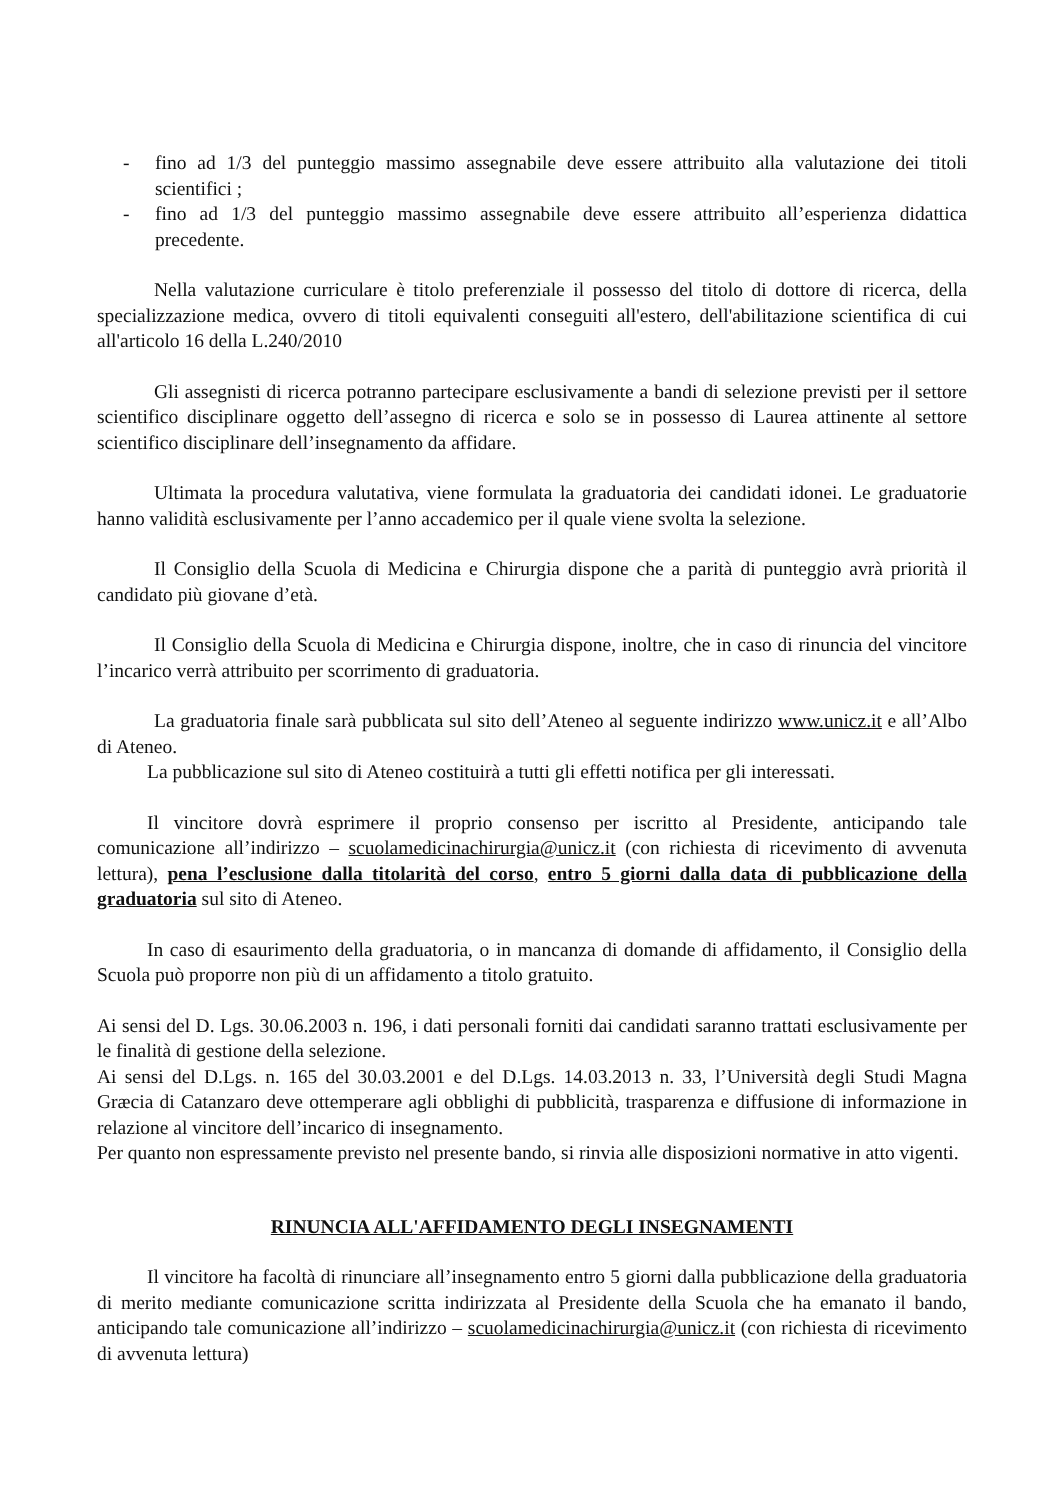- fino ad 1/3 del punteggio massimo assegnabile deve essere attribuito alla valutazione dei titoli scientifici ;
- fino ad 1/3 del punteggio massimo assegnabile deve essere attribuito all’esperienza didattica precedente.
Nella valutazione curriculare è titolo preferenziale il possesso del titolo di dottore di ricerca, della specializzazione medica, ovvero di titoli equivalenti conseguiti all'estero, dell'abilitazione scientifica di cui all'articolo 16 della L.240/2010
Gli assegnisti di ricerca potranno partecipare esclusivamente a bandi di selezione previsti per il settore scientifico disciplinare oggetto dell’assegno di ricerca e solo se in possesso di Laurea attinente al settore scientifico disciplinare dell’insegnamento da affidare.
Ultimata la procedura valutativa, viene formulata la graduatoria dei candidati idonei. Le graduatorie hanno validità esclusivamente per l’anno accademico per il quale viene svolta la selezione.
Il Consiglio della Scuola di Medicina e Chirurgia dispone che a parità di punteggio avrà priorità il candidato più giovane d’età.
Il Consiglio della Scuola di Medicina e Chirurgia dispone, inoltre, che in caso di rinuncia del vincitore l’incarico verrà attribuito per scorrimento di graduatoria.
La graduatoria finale sarà pubblicata sul sito dell’Ateneo al seguente indirizzo www.unicz.it e all’Albo di Ateneo.
La pubblicazione sul sito di Ateneo costituirà a tutti gli effetti notifica per gli interessati.
Il vincitore dovrà esprimere il proprio consenso per iscritto al Presidente, anticipando tale comunicazione all’indirizzo – scuolamedicinachirurgia@unicz.it (con richiesta di ricevimento di avvenuta lettura), pena l’esclusione dalla titolarità del corso, entro 5 giorni dalla data di pubblicazione della graduatoria sul sito di Ateneo.
In caso di esaurimento della graduatoria, o in mancanza di domande di affidamento, il Consiglio della Scuola può proporre non più di un affidamento a titolo gratuito.
Ai sensi del D. Lgs. 30.06.2003 n. 196, i dati personali forniti dai candidati saranno trattati esclusivamente per le finalità di gestione della selezione.
Ai sensi del D.Lgs. n. 165 del 30.03.2001 e del D.Lgs. 14.03.2013 n. 33, l’Università degli Studi Magna Græcia di Catanzaro deve ottemperare agli obblighi di pubblicità, trasparenza e diffusione di informazione in relazione al vincitore dell’incarico di insegnamento.
Per quanto non espressamente previsto nel presente bando, si rinvia alle disposizioni normative in atto vigenti.
RINUNCIA ALL'AFFIDAMENTO DEGLI INSEGNAMENTI
Il vincitore ha facoltà di rinunciare all’insegnamento entro 5 giorni dalla pubblicazione della graduatoria di merito mediante comunicazione scritta indirizzata al Presidente della Scuola che ha emanato il bando, anticipando tale comunicazione all’indirizzo – scuolamedicinachirurgia@unicz.it (con richiesta di ricevimento di avvenuta lettura)